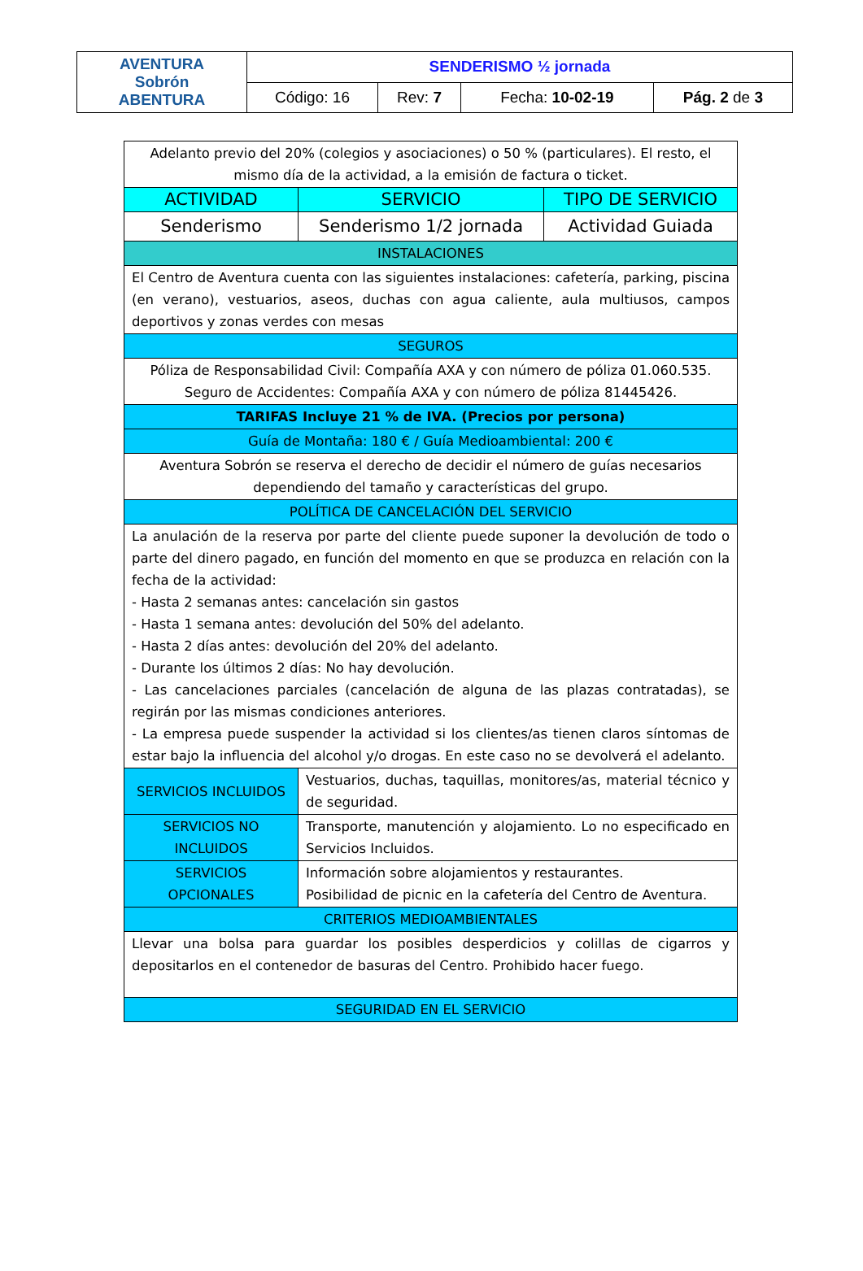| AVENTURA Sobrón ABENTURA | SENDERISMO ½ jornada | | | |
| | Código: 16 | Rev: 7 | Fecha: 10-02-19 | Pág. 2 de 3 |
| Adelanto previo del 20% (colegios y asociaciones) o 50 % (particulares). El resto, el mismo día de la actividad, a la emisión de factura o ticket. | | |
| ACTIVIDAD | SERVICIO | TIPO DE SERVICIO |
| Senderismo | Senderismo 1/2 jornada | Actividad Guiada |
| INSTALACIONES | | |
| El Centro de Aventura cuenta con las siguientes instalaciones: cafetería, parking, piscina (en verano), vestuarios, aseos, duchas con agua caliente, aula multiusos, campos deportivos y zonas verdes con mesas | | |
| SEGUROS | | |
| Póliza de Responsabilidad Civil: Compañía AXA y con número de póliza 01.060.535. Seguro de Accidentes: Compañía AXA y con número de póliza 81445426. | | |
| TARIFAS Incluye 21 % de IVA. (Precios por persona) | | |
| Guía de Montaña: 180 € / Guía Medioambiental: 200 € | | |
| Aventura Sobrón se reserva el derecho de decidir el número de guías necesarios dependiendo del tamaño y características del grupo. | | |
| POLÍTICA DE CANCELACIÓN DEL SERVICIO | | |
| La anulación de la reserva por parte del cliente puede suponer la devolución de todo o parte del dinero pagado, en función del momento en que se produzca en relación con la fecha de la actividad: - Hasta 2 semanas antes: cancelación sin gastos - Hasta 1 semana antes: devolución del 50% del adelanto. - Hasta 2 días antes: devolución del 20% del adelanto. - Durante los últimos 2 días: No hay devolución. - Las cancelaciones parciales (cancelación de alguna de las plazas contratadas), se regirán por las mismas condiciones anteriores. - La empresa puede suspender la actividad si los clientes/as tienen claros síntomas de estar bajo la influencia del alcohol y/o drogas. En este caso no se devolverá el adelanto. | | |
| SERVICIOS INCLUIDOS | Vestuarios, duchas, taquillas, monitores/as, material técnico y de seguridad. | |
| SERVICIOS NO INCLUIDOS | Transporte, manutención y alojamiento. Lo no especificado en Servicios Incluidos. | |
| SERVICIOS OPCIONALES | Información sobre alojamientos y restaurantes. Posibilidad de picnic en la cafetería del Centro de Aventura. | |
| CRITERIOS MEDIOAMBIENTALES | | |
| Llevar una bolsa para guardar los posibles desperdicios y colillas de cigarros y depositarlos en el contenedor de basuras del Centro. Prohibido hacer fuego. | | |
| SEGURIDAD EN EL SERVICIO | | |